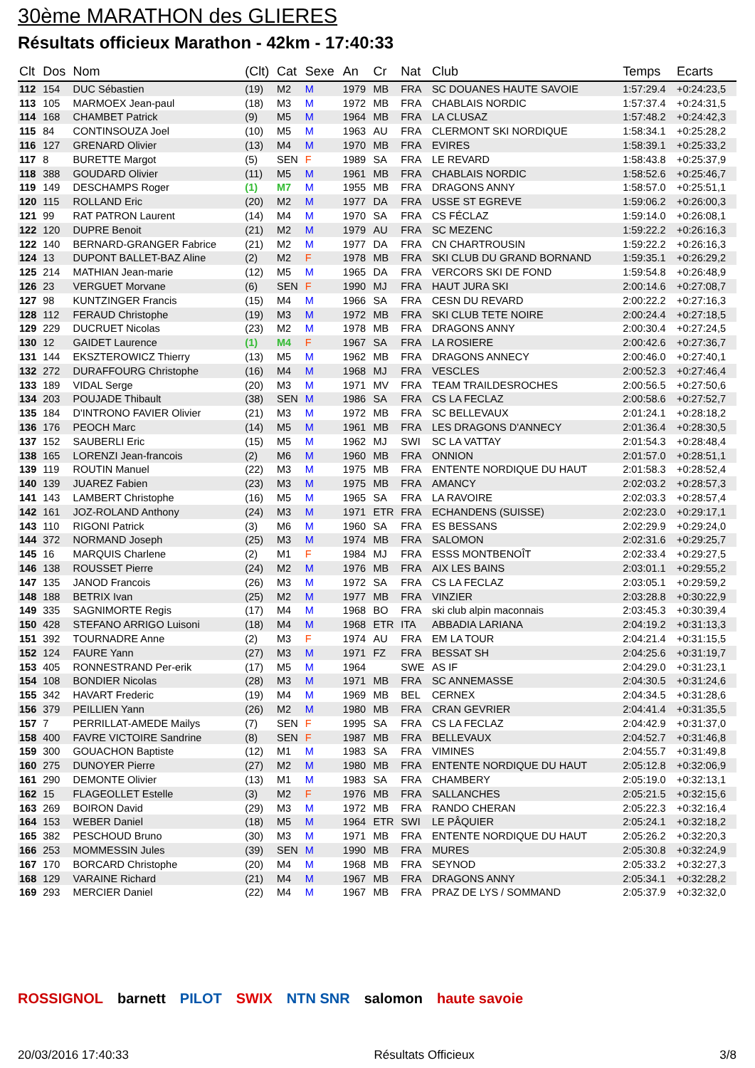30ème MARATHON des GLIERES
Résultats officieux Marathon - 42km - 17:40:33
| Clt | Dos | Nom | (Clt) | Cat | Sexe | An | Cr | Nat | Club | Temps | Ecarts |
| --- | --- | --- | --- | --- | --- | --- | --- | --- | --- | --- | --- |
| 112 | 154 | DUC Sébastien | (19) | M2 | M | 1979 | MB | FRA | SC DOUANES HAUTE SAVOIE | 1:57:29.4 | +0:24:23,5 |
| 113 | 105 | MARMOEX Jean-paul | (18) | M3 | M | 1972 | MB | FRA | CHABLAIS NORDIC | 1:57:37.4 | +0:24:31,5 |
| 114 | 168 | CHAMBET Patrick | (9) | M5 | M | 1964 | MB | FRA | LA CLUSAZ | 1:57:48.2 | +0:24:42,3 |
| 115 | 84 | CONTINSOUZA Joel | (10) | M5 | M | 1963 | AU | FRA | CLERMONT SKI NORDIQUE | 1:58:34.1 | +0:25:28,2 |
| 116 | 127 | GRENARD Olivier | (13) | M4 | M | 1970 | MB | FRA | EVIRES | 1:58:39.1 | +0:25:33,2 |
| 117 | 8 | BURETTE Margot | (5) | SEN | F | 1989 | SA | FRA | LE REVARD | 1:58:43.8 | +0:25:37,9 |
| 118 | 388 | GOUDARD Olivier | (11) | M5 | M | 1961 | MB | FRA | CHABLAIS NORDIC | 1:58:52.6 | +0:25:46,7 |
| 119 | 149 | DESCHAMPS Roger | (1) | M7 | M | 1955 | MB | FRA | DRAGONS ANNY | 1:58:57.0 | +0:25:51,1 |
| 120 | 115 | ROLLAND Eric | (20) | M2 | M | 1977 | DA | FRA | USSE ST EGREVE | 1:59:06.2 | +0:26:00,3 |
| 121 | 99 | RAT PATRON Laurent | (14) | M4 | M | 1970 | SA | FRA | CS FÉCLAZ | 1:59:14.0 | +0:26:08,1 |
| 122 | 120 | DUPRE Benoit | (21) | M2 | M | 1979 | AU | FRA | SC MEZENC | 1:59:22.2 | +0:26:16,3 |
| 122 | 140 | BERNARD-GRANGER Fabrice | (21) | M2 | M | 1977 | DA | FRA | CN CHARTROUSIN | 1:59:22.2 | +0:26:16,3 |
| 124 | 13 | DUPONT BALLET-BAZ Aline | (2) | M2 | F | 1978 | MB | FRA | SKI CLUB DU GRAND BORNAND | 1:59:35.1 | +0:26:29,2 |
| 125 | 214 | MATHIAN Jean-marie | (12) | M5 | M | 1965 | DA | FRA | VERCORS SKI DE FOND | 1:59:54.8 | +0:26:48,9 |
| 126 | 23 | VERGUET Morvane | (6) | SEN | F | 1990 | MJ | FRA | HAUT JURA SKI | 2:00:14.6 | +0:27:08,7 |
| 127 | 98 | KUNTZINGER Francis | (15) | M4 | M | 1966 | SA | FRA | CESN DU REVARD | 2:00:22.2 | +0:27:16,3 |
| 128 | 112 | FERAUD Christophe | (19) | M3 | M | 1972 | MB | FRA | SKI CLUB TETE NOIRE | 2:00:24.4 | +0:27:18,5 |
| 129 | 229 | DUCRUET Nicolas | (23) | M2 | M | 1978 | MB | FRA | DRAGONS ANNY | 2:00:30.4 | +0:27:24,5 |
| 130 | 12 | GAIDET Laurence | (1) | M4 | F | 1967 | SA | FRA | LA ROSIERE | 2:00:42.6 | +0:27:36,7 |
| 131 | 144 | EKSZTEROWICZ Thierry | (13) | M5 | M | 1962 | MB | FRA | DRAGONS ANNECY | 2:00:46.0 | +0:27:40,1 |
| 132 | 272 | DURAFFOURG Christophe | (16) | M4 | M | 1968 | MJ | FRA | VESCLES | 2:00:52.3 | +0:27:46,4 |
| 133 | 189 | VIDAL Serge | (20) | M3 | M | 1971 | MV | FRA | TEAM TRAILDESROCHES | 2:00:56.5 | +0:27:50,6 |
| 134 | 203 | POUJADE Thibault | (38) | SEN | M | 1986 | SA | FRA | CS LA FECLAZ | 2:00:58.6 | +0:27:52,7 |
| 135 | 184 | D'INTRONO FAVIER Olivier | (21) | M3 | M | 1972 | MB | FRA | SC BELLEVAUX | 2:01:24.1 | +0:28:18,2 |
| 136 | 176 | PEOCH Marc | (14) | M5 | M | 1961 | MB | FRA | LES DRAGONS D'ANNECY | 2:01:36.4 | +0:28:30,5 |
| 137 | 152 | SAUBERLI Eric | (15) | M5 | M | 1962 | MJ | SWI | SC LA VATTAY | 2:01:54.3 | +0:28:48,4 |
| 138 | 165 | LORENZI Jean-francois | (2) | M6 | M | 1960 | MB | FRA | ONNION | 2:01:57.0 | +0:28:51,1 |
| 139 | 119 | ROUTIN Manuel | (22) | M3 | M | 1975 | MB | FRA | ENTENTE NORDIQUE DU HAUT | 2:01:58.3 | +0:28:52,4 |
| 140 | 139 | JUAREZ Fabien | (23) | M3 | M | 1975 | MB | FRA | AMANCY | 2:02:03.2 | +0:28:57,3 |
| 141 | 143 | LAMBERT Christophe | (16) | M5 | M | 1965 | SA | FRA | LA RAVOIRE | 2:02:03.3 | +0:28:57,4 |
| 142 | 161 | JOZ-ROLAND Anthony | (24) | M3 | M | 1971 | ETR | FRA | ECHANDENS (SUISSE) | 2:02:23.0 | +0:29:17,1 |
| 143 | 110 | RIGONI Patrick | (3) | M6 | M | 1960 | SA | FRA | ES BESSANS | 2:02:29.9 | +0:29:24,0 |
| 144 | 372 | NORMAND Joseph | (25) | M3 | M | 1974 | MB | FRA | SALOMON | 2:02:31.6 | +0:29:25,7 |
| 145 | 16 | MARQUIS Charlene | (2) | M1 | F | 1984 | MJ | FRA | ESSS MONTBENOÎT | 2:02:33.4 | +0:29:27,5 |
| 146 | 138 | ROUSSET Pierre | (24) | M2 | M | 1976 | MB | FRA | AIX LES BAINS | 2:03:01.1 | +0:29:55,2 |
| 147 | 135 | JANOD Francois | (26) | M3 | M | 1972 | SA | FRA | CS LA FECLAZ | 2:03:05.1 | +0:29:59,2 |
| 148 | 188 | BETRIX Ivan | (25) | M2 | M | 1977 | MB | FRA | VINZIER | 2:03:28.8 | +0:30:22,9 |
| 149 | 335 | SAGNIMORTE Regis | (17) | M4 | M | 1968 | BO | FRA | ski club alpin maconnais | 2:03:45.3 | +0:30:39,4 |
| 150 | 428 | STEFANO ARRIGO Luisoni | (18) | M4 | M | 1968 | ETR | ITA | ABBADIA LARIANA | 2:04:19.2 | +0:31:13,3 |
| 151 | 392 | TOURNADRE Anne | (2) | M3 | F | 1974 | AU | FRA | EM LA TOUR | 2:04:21.4 | +0:31:15,5 |
| 152 | 124 | FAURE Yann | (27) | M3 | M | 1971 | FZ | FRA | BESSAT SH | 2:04:25.6 | +0:31:19,7 |
| 153 | 405 | RONNESTRAND Per-erik | (17) | M5 | M | 1964 | | SWE | AS IF | 2:04:29.0 | +0:31:23,1 |
| 154 | 108 | BONDIER Nicolas | (28) | M3 | M | 1971 | MB | FRA | SC ANNEMASSE | 2:04:30.5 | +0:31:24,6 |
| 155 | 342 | HAVART Frederic | (19) | M4 | M | 1969 | MB | BEL | CERNEX | 2:04:34.5 | +0:31:28,6 |
| 156 | 379 | PEILLIEN Yann | (26) | M2 | M | 1980 | MB | FRA | CRAN GEVRIER | 2:04:41.4 | +0:31:35,5 |
| 157 | 7 | PERRILLAT-AMEDE Mailys | (7) | SEN | F | 1995 | SA | FRA | CS LA FECLAZ | 2:04:42.9 | +0:31:37,0 |
| 158 | 400 | FAVRE VICTOIRE Sandrine | (8) | SEN | F | 1987 | MB | FRA | BELLEVAUX | 2:04:52.7 | +0:31:46,8 |
| 159 | 300 | GOUACHON Baptiste | (12) | M1 | M | 1983 | SA | FRA | VIMINES | 2:04:55.7 | +0:31:49,8 |
| 160 | 275 | DUNOYER Pierre | (27) | M2 | M | 1980 | MB | FRA | ENTENTE NORDIQUE DU HAUT | 2:05:12.8 | +0:32:06,9 |
| 161 | 290 | DEMONTE Olivier | (13) | M1 | M | 1983 | SA | FRA | CHAMBERY | 2:05:19.0 | +0:32:13,1 |
| 162 | 15 | FLAGEOLLET Estelle | (3) | M2 | F | 1976 | MB | FRA | SALLANCHES | 2:05:21.5 | +0:32:15,6 |
| 163 | 269 | BOIRON David | (29) | M3 | M | 1972 | MB | FRA | RANDO CHERAN | 2:05:22.3 | +0:32:16,4 |
| 164 | 153 | WEBER Daniel | (18) | M5 | M | 1964 | ETR | SWI | LE PÂQUIER | 2:05:24.1 | +0:32:18,2 |
| 165 | 382 | PESCHOUD Bruno | (30) | M3 | M | 1971 | MB | FRA | ENTENTE NORDIQUE DU HAUT | 2:05:26.2 | +0:32:20,3 |
| 166 | 253 | MOMMESSIN Jules | (39) | SEN | M | 1990 | MB | FRA | MURES | 2:05:30.8 | +0:32:24,9 |
| 167 | 170 | BORCARD Christophe | (20) | M4 | M | 1968 | MB | FRA | SEYNOD | 2:05:33.2 | +0:32:27,3 |
| 168 | 129 | VARAINE Richard | (21) | M4 | M | 1967 | MB | FRA | DRAGONS ANNY | 2:05:34.1 | +0:32:28,2 |
| 169 | 293 | MERCIER Daniel | (22) | M4 | M | 1967 | MB | FRA | PRAZ DE LYS / SOMMAND | 2:05:37.9 | +0:32:32,0 |
ROSSIGNOL barnett PILOT SWIX NTN SNR salomon haute savoie
20/03/2016 17:40:33 Résultats Officieux 3/8